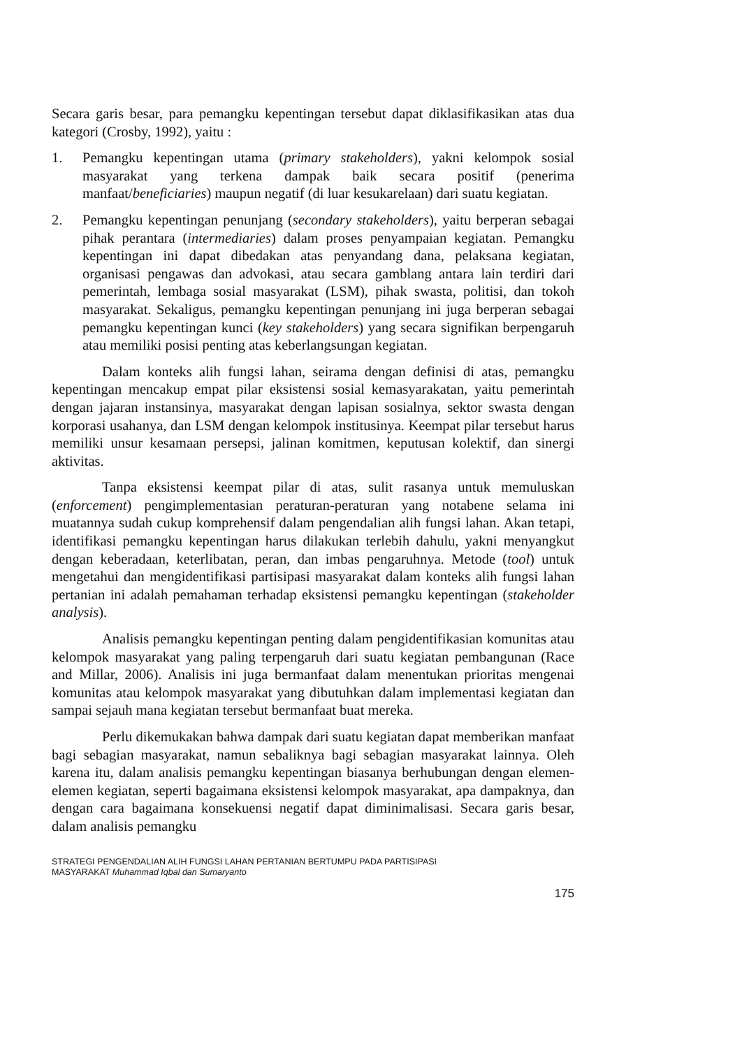Secara garis besar, para pemangku kepentingan tersebut dapat diklasifikasikan atas dua kategori (Crosby, 1992), yaitu :
1. Pemangku kepentingan utama (primary stakeholders), yakni kelompok sosial masyarakat yang terkena dampak baik secara positif (penerima manfaat/beneficiaries) maupun negatif (di luar kesukarelaan) dari suatu kegiatan.
2. Pemangku kepentingan penunjang (secondary stakeholders), yaitu berperan sebagai pihak perantara (intermediaries) dalam proses penyampaian kegiatan. Pemangku kepentingan ini dapat dibedakan atas penyandang dana, pelaksana kegiatan, organisasi pengawas dan advokasi, atau secara gamblang antara lain terdiri dari pemerintah, lembaga sosial masyarakat (LSM), pihak swasta, politisi, dan tokoh masyarakat. Sekaligus, pemangku kepentingan penunjang ini juga berperan sebagai pemangku kepentingan kunci (key stakeholders) yang secara signifikan berpengaruh atau memiliki posisi penting atas keberlangsungan kegiatan.
Dalam konteks alih fungsi lahan, seirama dengan definisi di atas, pemangku kepentingan mencakup empat pilar eksistensi sosial kemasyarakatan, yaitu pemerintah dengan jajaran instansinya, masyarakat dengan lapisan sosialnya, sektor swasta dengan korporasi usahanya, dan LSM dengan kelompok institusinya. Keempat pilar tersebut harus memiliki unsur kesamaan persepsi, jalinan komitmen, keputusan kolektif, dan sinergi aktivitas.
Tanpa eksistensi keempat pilar di atas, sulit rasanya untuk memuluskan (enforcement) pengimplementasian peraturan-peraturan yang notabene selama ini muatannya sudah cukup komprehensif dalam pengendalian alih fungsi lahan. Akan tetapi, identifikasi pemangku kepentingan harus dilakukan terlebih dahulu, yakni menyangkut dengan keberadaan, keterlibatan, peran, dan imbas pengaruhnya. Metode (tool) untuk mengetahui dan mengidentifikasi partisipasi masyarakat dalam konteks alih fungsi lahan pertanian ini adalah pemahaman terhadap eksistensi pemangku kepentingan (stakeholder analysis).
Analisis pemangku kepentingan penting dalam pengidentifikasian komunitas atau kelompok masyarakat yang paling terpengaruh dari suatu kegiatan pembangunan (Race and Millar, 2006). Analisis ini juga bermanfaat dalam menentukan prioritas mengenai komunitas atau kelompok masyarakat yang dibutuhkan dalam implementasi kegiatan dan sampai sejauh mana kegiatan tersebut bermanfaat buat mereka.
Perlu dikemukakan bahwa dampak dari suatu kegiatan dapat memberikan manfaat bagi sebagian masyarakat, namun sebaliknya bagi sebagian masyarakat lainnya. Oleh karena itu, dalam analisis pemangku kepentingan biasanya berhubungan dengan elemen-elemen kegiatan, seperti bagaimana eksistensi kelompok masyarakat, apa dampaknya, dan dengan cara bagaimana konsekuensi negatif dapat diminimalisasi. Secara garis besar, dalam analisis pemangku
STRATEGI PENGENDALIAN ALIH FUNGSI LAHAN PERTANIAN BERTUMPU PADA PARTISIPASI
MASYARAKAT Muhammad Iqbal dan Sumaryanto
175